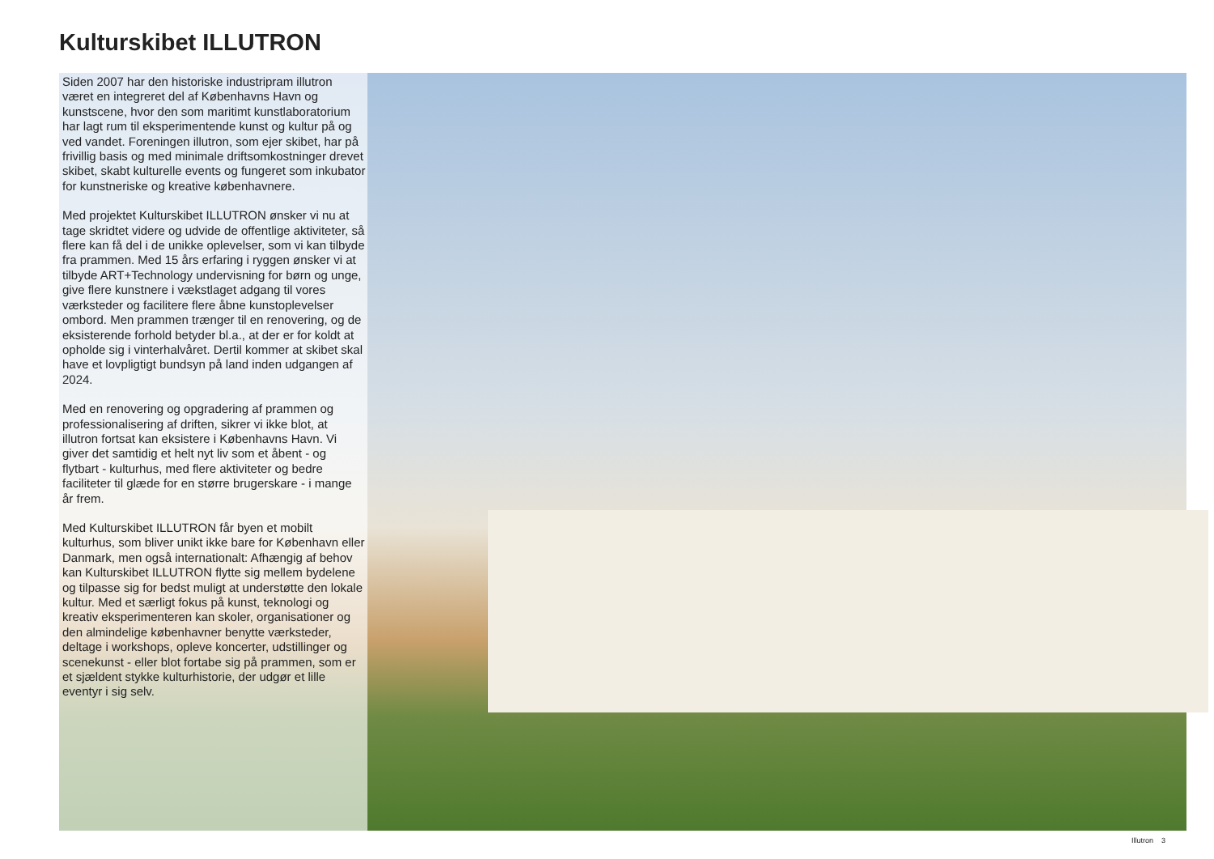Kulturskibet ILLUTRON
Siden 2007 har den historiske industripram illutron været en integreret del af Københavns Havn og kunstscene, hvor den som maritimt kunstlaboratorium har lagt rum til eksperimentende kunst og kultur på og ved vandet. Foreningen illutron, som ejer skibet, har på frivillig basis og med minimale driftsomkostninger drevet skibet, skabt kulturelle events og fungeret som inkubator for kunstneriske og kreative københavnere.
Med projektet Kulturskibet ILLUTRON ønsker vi nu at tage skridtet videre og udvide de offentlige aktiviteter, så flere kan få del i de unikke oplevelser, som vi kan tilbyde fra prammen. Med 15 års erfaring i ryggen ønsker vi at tilbyde ART+Technology undervisning for børn og unge, give flere kunstnere i vækstlaget adgang til vores værksteder og facilitere flere åbne kunstoplevelser ombord. Men prammen trænger til en renovering, og de eksisterende forhold betyder bl.a., at der er for koldt at opholde sig i vinterhalvåret. Dertil kommer at skibet skal have et lovpligtigt bundsyn på land inden udgangen af 2024.
Med en renovering og opgradering af prammen og professionalisering af driften, sikrer vi ikke blot, at illutron fortsat kan eksistere i Københavns Havn. Vi giver det samtidig et helt nyt liv som et åbent - og flytbart - kulturhus, med flere aktiviteter og bedre faciliteter til glæde for en større brugerskare - i mange år frem.
Med Kulturskibet ILLUTRON får byen et mobilt kulturhus, som bliver unikt ikke bare for København eller Danmark, men også internationalt: Afhængig af behov kan Kulturskibet ILLUTRON flytte sig mellem bydelene og tilpasse sig for bedst muligt at understøtte den lokale kultur. Med et særligt fokus på kunst, teknologi og kreativ eksperimenteren kan skoler, organisationer og den almindelige københavner benytte værksteder, deltage i workshops, opleve koncerter, udstillinger og scenekunst - eller blot fortabe sig på prammen, som er et sjældent stykke kulturhistorie, der udgør et lille eventyr i sig selv.
Illutron 3